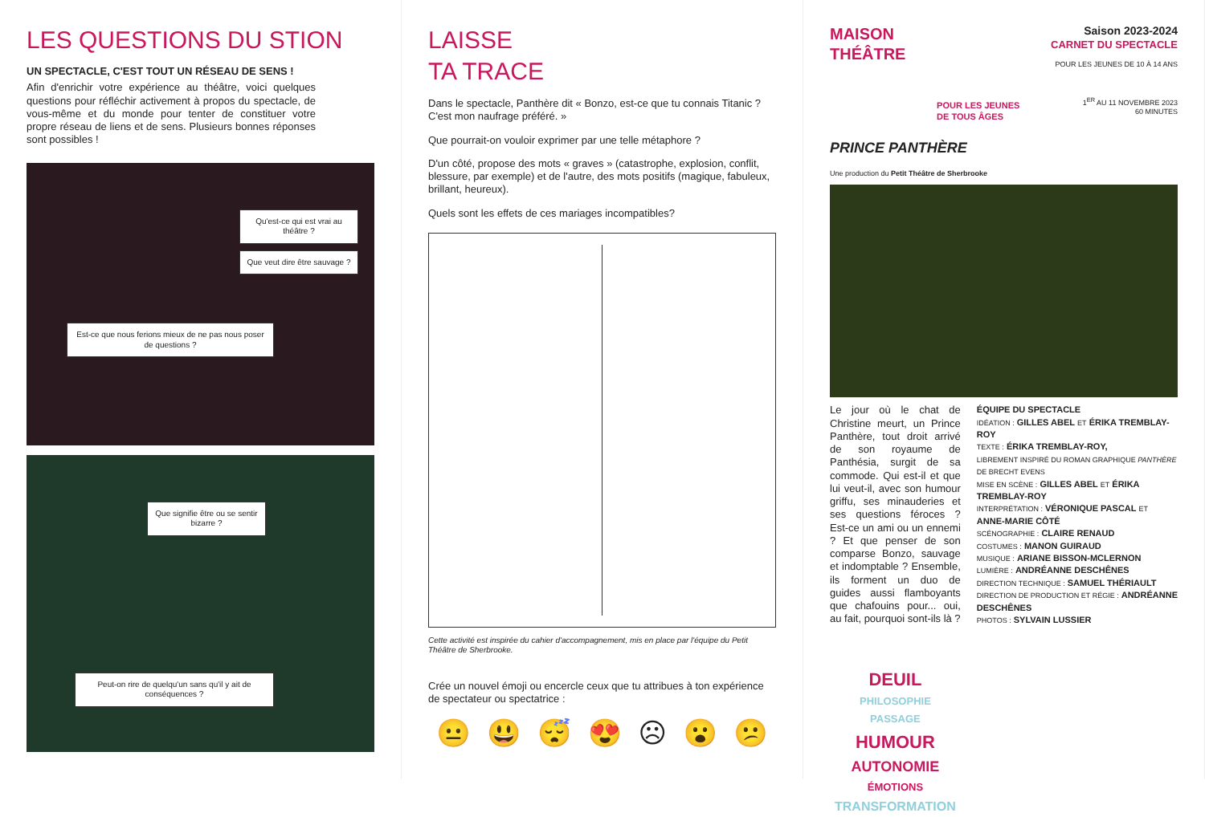LES QUESTIONS DU STION
UN SPECTACLE, C'EST TOUT UN RÉSEAU DE SENS !
Afin d'enrichir votre expérience au théâtre, voici quelques questions pour réfléchir activement à propos du spectacle, de vous-même et du monde pour tenter de constituer votre propre réseau de liens et de sens. Plusieurs bonnes réponses sont possibles !
Qu'est-ce qui est vrai au théâtre ?
Que veut dire être sauvage ?
Est-ce que nous ferions mieux de ne pas nous poser de questions ?
Que signifie être ou se sentir bizarre ?
Peut-on rire de quelqu'un sans qu'il y ait de conséquences ?
LAISSE
TA TRACE
Dans le spectacle, Panthère dit « Bonzo, est-ce que tu connais Titanic ? C'est mon naufrage préféré. »
Que pourrait-on vouloir exprimer par une telle métaphore ?
D'un côté, propose des mots « graves » (catastrophe, explosion, conflit, blessure, par exemple) et de l'autre, des mots positifs (magique, fabuleux, brillant, heureux).
Quels sont les effets de ces mariages incompatibles?
Cette activité est inspirée du cahier d'accompagnement, mis en place par l'équipe du Petit Théâtre de Sherbrooke.
Crée un nouvel émoji ou encercle ceux que tu attribues à ton expérience de spectateur ou spectatrice :
😐 😃 😴 😍 ☹ 😮 😕
MAISON
THÉÂTRE
POUR LES JEUNES
DE TOUS ÂGES
Saison 2023-2024
CARNET DU SPECTACLE
POUR LES JEUNES DE 10 À 14 ANS
1<sup>ER</sup> AU 11 NOVEMBRE 2023
60 MINUTES
PRINCE PANTHÈRE
Une production du Petit Théâtre de Sherbrooke
Le jour où le chat de Christine meurt, un Prince Panthère, tout droit arrivé de son royaume de Panthésia, surgit de sa commode. Qui est-il et que lui veut-il, avec son humour griffu, ses minauderies et ses questions féroces ? Est-ce un ami ou un ennemi ? Et que penser de son comparse Bonzo, sauvage et indomptable ? Ensemble, ils forment un duo de guides aussi flamboyants que chafouins pour... oui, au fait, pourquoi sont-ils là ?
DEUIL PHILOSOPHIE PASSAGE HUMOUR AUTONOMIE ÉMOTIONS TRANSFORMATION
ÉQUIPE DU SPECTACLE
IDÉATION : GILLES ABEL ET ÉRIKA TREMBLAY-ROY
TEXTE : ÉRIKA TREMBLAY-ROY,
LIBREMENT INSPIRÉ DU ROMAN GRAPHIQUE PANTHÈRE DE BRECHT EVENS
MISE EN SCÈNE : GILLES ABEL ET ÉRIKA TREMBLAY-ROY
INTERPRÉTATION : VÉRONIQUE PASCAL ET ANNE-MARIE CÔTÉ
SCÉNOGRAPHIE : CLAIRE RENAUD
COSTUMES : MANON GUIRAUD
MUSIQUE : ARIANE BISSON-MCLERNON
LUMIÈRE : ANDRÉANNE DESCHÊNES
DIRECTION TECHNIQUE : SAMUEL THÉRIAULT
DIRECTION DE PRODUCTION ET RÉGIE : ANDRÉANNE DESCHÊNES
PHOTOS : SYLVAIN LUSSIER